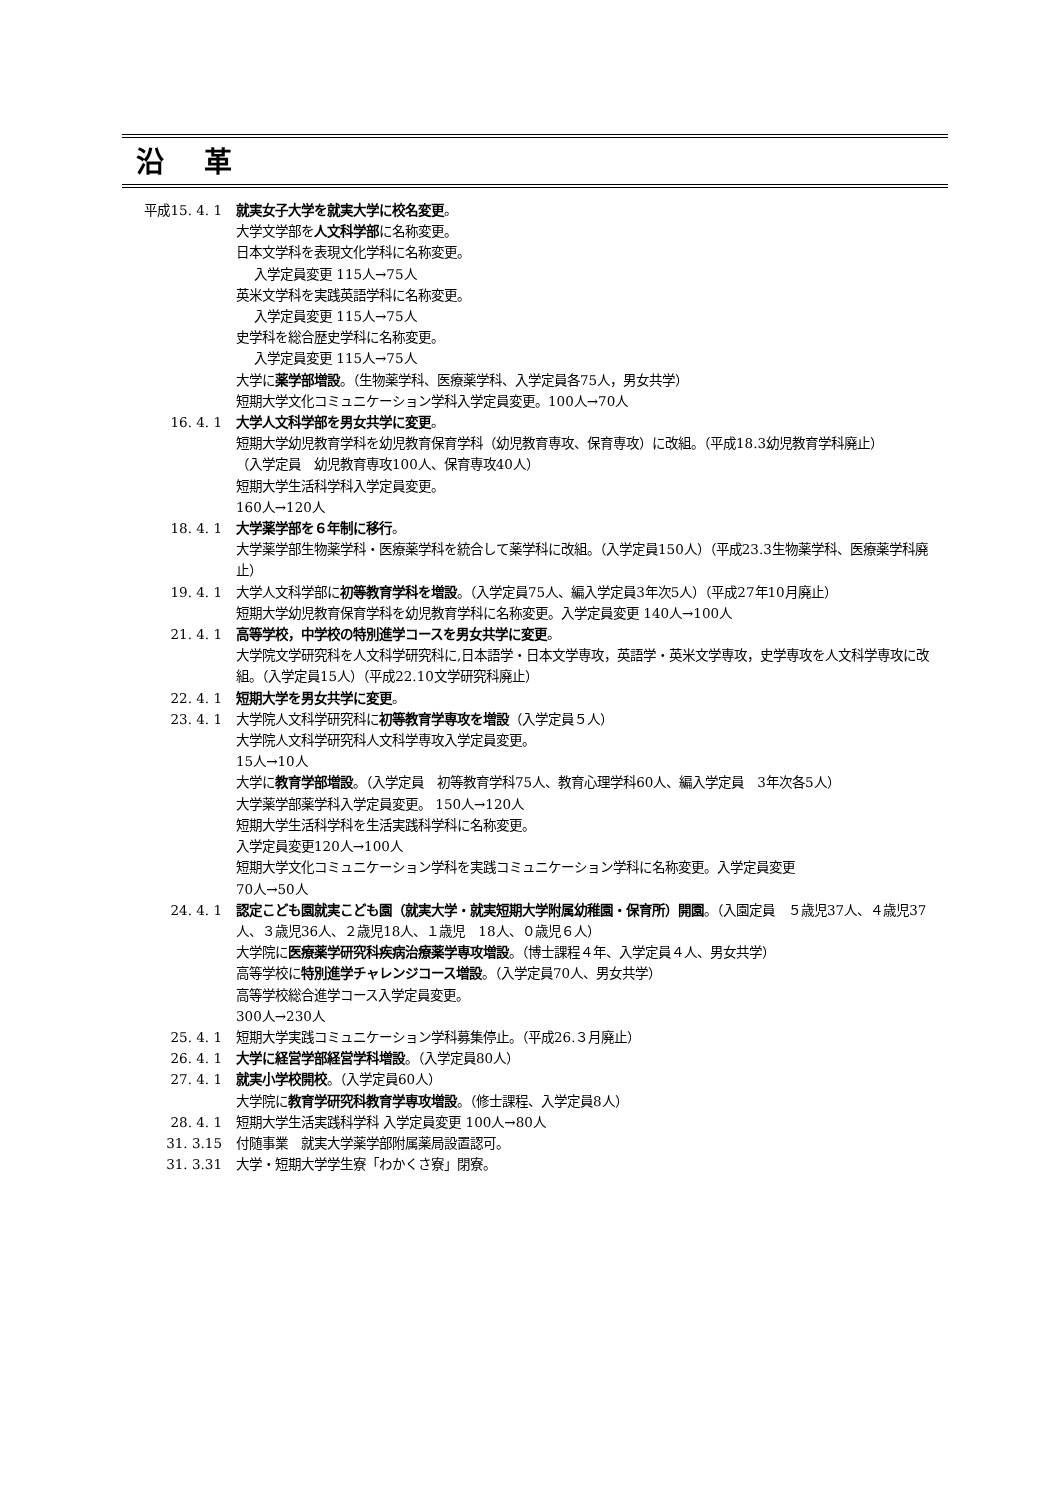沿革
平成15. 4. 1 就実女子大学を就実大学に校名変更。
大学文学部を人文科学部に名称変更。
日本文学科を表現文化学科に名称変更。
入学定員変更 115人→75人
英米文学科を実践英語学科に名称変更。
入学定員変更 115人→75人
史学科を総合歴史学科に名称変更。
入学定員変更 115人→75人
大学に薬学部増設。（生物薬学科、医療薬学科、入学定員各75人，男女共学）
短期大学文化コミュニケーション学科入学定員変更。100人→70人
16. 4. 1 大学人文科学部を男女共学に変更。
短期大学幼児教育学科を幼児教育保育学科（幼児教育専攻、保育専攻）に改組。（平成18.3幼児教育学科廃止）
（入学定員　幼児教育専攻100人、保育専攻40人）
短期大学生活科学科入学定員変更。
160人→120人
18. 4. 1 大学薬学部を６年制に移行。
大学薬学部生物薬学科・医療薬学科を統合して薬学科に改組。（入学定員150人）（平成23.3生物薬学科、医療薬学科廃止）
19. 4. 1 大学人文科学部に初等教育学科を増設。（入学定員75人、編入学定員3年次5人）（平成27年10月廃止）
短期大学幼児教育保育学科を幼児教育学科に名称変更。入学定員変更 140人→100人
21. 4. 1 高等学校，中学校の特別進学コースを男女共学に変更。
大学院文学研究科を人文科学研究科に,日本語学・日本文学専攻，英語学・英米文学専攻，史学専攻を人文科学専攻に改組。（入学定員15人）（平成22.10文学研究科廃止）
22. 4. 1 短期大学を男女共学に変更。
23. 4. 1 大学院人文科学研究科に初等教育学専攻を増設（入学定員５人）
大学院人文科学研究科人文科学専攻入学定員変更。
15人→10人
大学に教育学部増設。（入学定員　初等教育学科75人、教育心理学科60人、編入学定員　3年次各5人）
大学薬学部薬学科入学定員変更。 150人→120人
短期大学生活科学科を生活実践科学科に名称変更。
入学定員変更120人→100人
短期大学文化コミュニケーション学科を実践コミュニケーション学科に名称変更。入学定員変更
70人→50人
24. 4. 1 認定こども園就実こども園（就実大学・就実短期大学附属幼稚園・保育所）開園。（入園定員　５歳児37人、４歳児37人、３歳児36人、２歳児18人、１歳児　18人、０歳児６人）
大学院に医療薬学研究科疾病治療薬学専攻増設。（博士課程４年、入学定員４人、男女共学）
高等学校に特別進学チャレンジコース増設。（入学定員70人、男女共学）
高等学校総合進学コース入学定員変更。
300人→230人
25. 4. 1 短期大学実践コミュニケーション学科募集停止。（平成26.３月廃止）
26. 4. 1 大学に経営学部経営学科増設。（入学定員80人）
27. 4. 1 就実小学校開校。（入学定員60人）
大学院に教育学研究科教育学専攻増設。（修士課程、入学定員8人）
28. 4. 1 短期大学生活実践科学科 入学定員変更 100人→80人
31. 3.15 付随事業　就実大学薬学部附属薬局設置認可。
31. 3.31 大学・短期大学学生寮「わかくさ寮」閉寮。